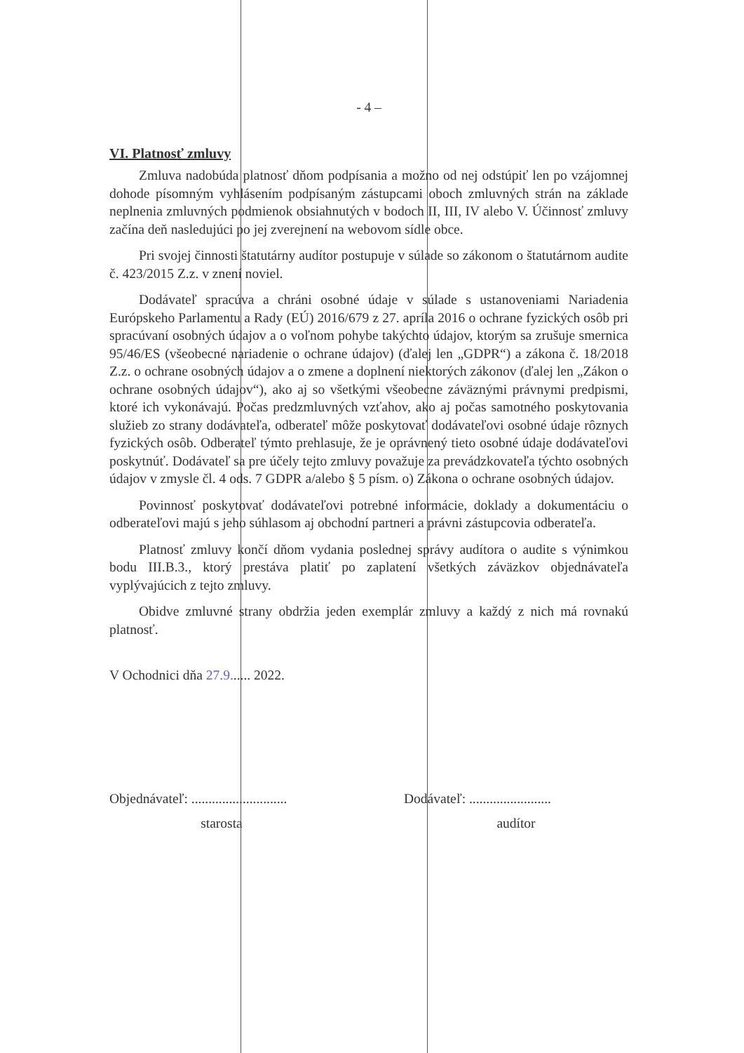- 4 –
VI. Platnosť zmluvy
Zmluva nadobúda platnosť dňom podpísania a možno od nej odstúpiť len po vzájomnej dohode písomným vyhlásením podpísaným zástupcami oboch zmluvných strán na základe neplnenia zmluvných podmienok obsiahnutých v bodoch II, III, IV alebo V. Účinnosť zmluvy začína deň nasledujúci po jej zverejnení na webovom sídle obce.
Pri svojej činnosti štatutárny audítor postupuje v súlade so zákonom o štatutárnom audite č. 423/2015 Z.z. v znení noviel.
Dodávateľ spracúva a chráni osobné údaje v súlade s ustanoveniami Nariadenia Európskeho Parlamentu a Rady (EÚ) 2016/679 z 27. apríla 2016 o ochrane fyzických osôb pri spracúvaní osobných údajov a o voľnom pohybe takýchto údajov, ktorým sa zrušuje smernica 95/46/ES (všeobecné nariadenie o ochrane údajov) (ďalej len „GDPR“) a zákona č. 18/2018 Z.z. o ochrane osobných údajov a o zmene a doplnení niektorých zákonov (ďalej len „Zákon o ochrane osobných údajov“), ako aj so všetkými všeobecne záväznými právnymi predpismi, ktoré ich vykonávajú. Počas predzmluvných vzťahov, ako aj počas samotného poskytovania služieb zo strany dodávateľa, odberateľ môže poskytovať dodávateľovi osobné údaje rôznych fyzických osôb. Odberateľ týmto prehlasuje, že je oprávnený tieto osobné údaje dodávateľovi poskytnúť. Dodávateľ sa pre účely tejto zmluvy považuje za prevádzkovateľa týchto osobných údajov v zmysle čl. 4 ods. 7 GDPR a/alebo § 5 písm. o) Zákona o ochrane osobných údajov.
Povinnosť poskytovať dodávateľovi potrebné informácie, doklady a dokumentáciu o odberateľovi majú s jeho súhlasom aj obchodní partneri a právni zástupcovia odberateľa.
Platnosť zmluvy končí dňom vydania poslednej správy audítora o audite s výnimkou bodu III.B.3., ktorý prestáva platiť po zaplatení všetkých záväzkov objednávateľa vyplývajúcich z tejto zmluvy.
Obidve zmluvné strany obdržia jeden exemplár zmluvy a každý z nich má rovnakú platnosť.
V Ochodnici dňa 27.9...... 2022.
Objednávateľ: ............................
starosta
Dodávateľ: ........................
audítor